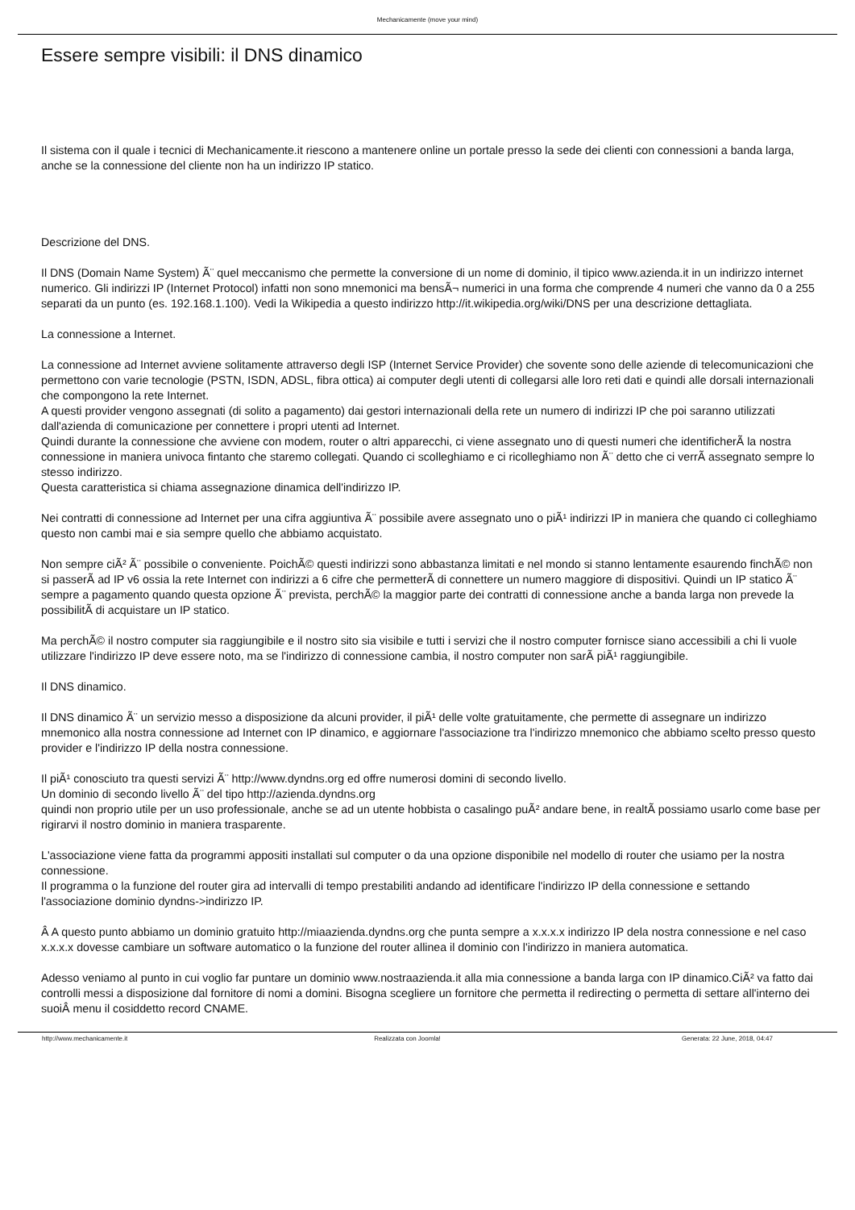Mechanicamente (move your mind)
Essere sempre visibili: il DNS dinamico
Il sistema con il quale i tecnici di Mechanicamente.it riescono a mantenere online un portale presso la sede dei clienti con connessioni a banda larga, anche se la connessione del cliente non ha un indirizzo IP statico.
Descrizione del DNS.
Il DNS (Domain Name System) Ã¨ quel meccanismo che permette la conversione di un nome di dominio, il tipico www.azienda.it in un indirizzo internet numerico. Gli indirizzi IP (Internet Protocol) infatti non sono mnemonici ma bensÃ¬ numerici in una forma che comprende 4 numeri che vanno da 0 a 255 separati da un punto (es. 192.168.1.100). Vedi la Wikipedia a questo indirizzo http://it.wikipedia.org/wiki/DNS per una descrizione dettagliata.
La connessione a Internet.
La connessione ad Internet avviene solitamente attraverso degli ISP (Internet Service Provider) che sovente sono delle aziende di telecomunicazioni che permettono con varie tecnologie (PSTN, ISDN, ADSL, fibra ottica) ai computer degli utenti di collegarsi alle loro reti dati e quindi alle dorsali internazionali che compongono la rete Internet.
A questi provider vengono assegnati (di solito a pagamento) dai gestori internazionali della rete un numero di indirizzi IP che poi saranno utilizzati dall'azienda di comunicazione per connettere i propri utenti ad Internet.
Quindi durante la connessione che avviene con modem, router o altri apparecchi, ci viene assegnato uno di questi numeri che identificherÃ la nostra connessione in maniera univoca fintanto che staremo collegati. Quando ci scolleghiamo e ci ricolleghiamo non Ã¨ detto che ci verrÃ assegnato sempre lo stesso indirizzo.
Questa caratteristica si chiama assegnazione dinamica dell'indirizzo IP.
Nei contratti di connessione ad Internet per una cifra aggiuntiva Ã¨ possibile avere assegnato uno o piÃ¹ indirizzi IP in maniera che quando ci colleghiamo questo non cambi mai e sia sempre quello che abbiamo acquistato.
Non sempre ciÃ² Ã¨ possibile o conveniente. PoichÃ© questi indirizzi sono abbastanza limitati e nel mondo si stanno lentamente esaurendo finchÃ© non si passerÃ ad IP v6 ossia la rete Internet con indirizzi a 6 cifre che permetterÃ di connettere un numero maggiore di dispositivi. Quindi un IP statico Ã¨ sempre a pagamento quando questa opzione Ã¨ prevista, perchÃ© la maggior parte dei contratti di connessione anche a banda larga non prevede la possibilitÃ di acquistare un IP statico.
Ma perchÃ© il nostro computer sia raggiungibile e il nostro sito sia visibile e tutti i servizi che il nostro computer fornisce siano accessibili a chi li vuole utilizzare l'indirizzo IP deve essere noto, ma se l'indirizzo di connessione cambia, il nostro computer non sarÃ piÃ¹ raggiungibile.
Il DNS dinamico.
Il DNS dinamico Ã¨ un servizio messo a disposizione da alcuni provider, il piÃ¹ delle volte gratuitamente, che permette di assegnare un indirizzo mnemonico alla nostra connessione ad Internet con IP dinamico, e aggiornare l'associazione tra l'indirizzo mnemonico che abbiamo scelto presso questo provider e l'indirizzo IP della nostra connessione.
Il piÃ¹ conosciuto tra questi servizi Ã¨ http://www.dyndns.org ed offre numerosi domini di secondo livello.
Un dominio di secondo livello Ã¨ del tipo http://azienda.dyndns.org
quindi non proprio utile per un uso professionale, anche se ad un utente hobbista o casalingo puÃ² andare bene, in realtÃ possiamo usarlo come base per rigirarvi il nostro dominio in maniera trasparente.
L'associazione viene fatta da programmi appositi installati sul computer o da una opzione disponibile nel modello di router che usiamo per la nostra connessione.
Il programma o la funzione del router gira ad intervalli di tempo prestabiliti andando ad identificare l'indirizzo IP della connessione e settando l'associazione dominio dyndns->indirizzo IP.
Â A questo punto abbiamo un dominio gratuito http://miaazienda.dyndns.org che punta sempre a x.x.x.x indirizzo IP dela nostra connessione e nel caso x.x.x.x dovesse cambiare un software automatico o la funzione del router allinea il dominio con l'indirizzo in maniera automatica.
Adesso veniamo al punto in cui voglio far puntare un dominio www.nostraazienda.it alla mia connessione a banda larga con IP dinamico.CiÃ² va fatto dai controlli messi a disposizione dal fornitore di nomi a domini. Bisogna scegliere un fornitore che permetta il redirecting o permetta di settare all'interno dei suoiÂ menu il cosiddetto record CNAME.
http://www.mechanicamente.it Realizzata con Joomla! Generata: 22 June, 2018, 04:47